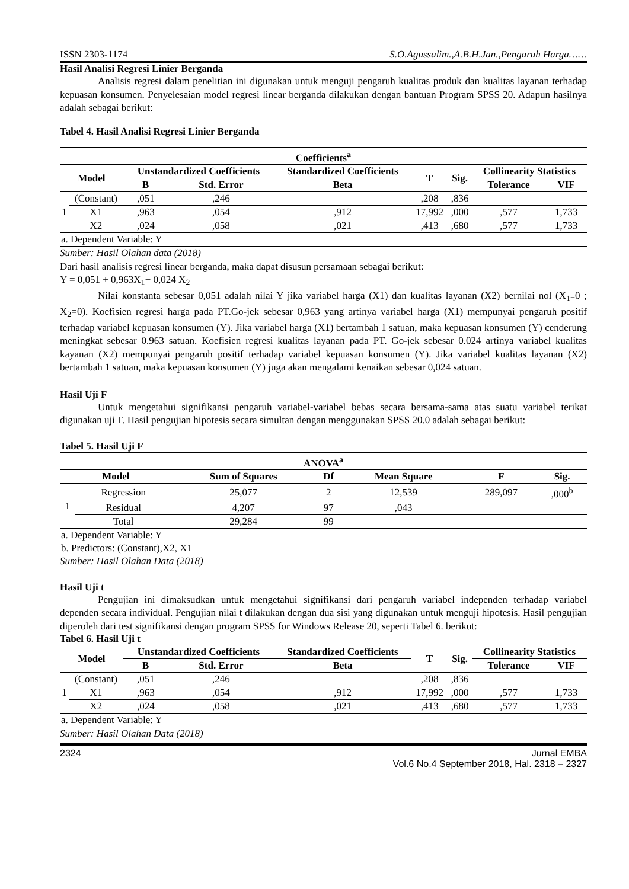ISSN 2303-1174 S.O.Agussalim.,A.B.H.Jan.,Pengaruh Harga……
Hasil Analisi Regresi Linier Berganda
Analisis regresi dalam penelitian ini digunakan untuk menguji pengaruh kualitas produk dan kualitas layanan terhadap kepuasan konsumen. Penyelesaian model regresi linear berganda dilakukan dengan bantuan Program SPSS 20. Adapun hasilnya adalah sebagai berikut:
Tabel 4. Hasil Analisi Regresi Linier Berganda
| Coefficients<sup>a</sup> | | | | | | | | |
| --- | --- | --- | --- | --- | --- | --- | --- | --- |
| Model | | Unstandardized Coefficients | | Standardized Coefficients | T | Sig. | Collinearity Statistics | |
| | | B | Std. Error | Beta | | | Tolerance | VIF |
| 1 | (Constant) | ,051 | ,246 | | ,208 | ,836 | | |
| | X1 | ,963 | ,054 | ,912 | 17,992 | ,000 | ,577 | 1,733 |
| | X2 | ,024 | ,058 | ,021 | ,413 | ,680 | ,577 | 1,733 |
| a. Dependent Variable: Y | | | | | | | | |
Sumber: Hasil Olahan data (2018)
Dari hasil analisis regresi linear berganda, maka dapat disusun persamaan sebagai berikut:
Y = 0,051 + 0,963X<sub>1</sub>+ 0,024 X<sub>2</sub>
Nilai konstanta sebesar 0,051 adalah nilai Y jika variabel harga (X1) dan kualitas layanan (X2) bernilai nol (X<sub>1=</sub>0 ; X<sub>2</sub>=0). Koefisien regresi harga pada PT.Go-jek sebesar 0,963 yang artinya variabel harga (X1) mempunyai pengaruh positif terhadap variabel kepuasan konsumen (Y). Jika variabel harga (X1) bertambah 1 satuan, maka kepuasan konsumen (Y) cenderung meningkat sebesar 0.963 satuan. Koefisien regresi kualitas layanan pada PT. Go-jek sebesar 0.024 artinya variabel kualitas kayanan (X2) mempunyai pengaruh positif terhadap variabel kepuasan konsumen (Y). Jika variabel kualitas layanan (X2) bertambah 1 satuan, maka kepuasan konsumen (Y) juga akan mengalami kenaikan sebesar 0,024 satuan.
Hasil Uji F
Untuk mengetahui signifikansi pengaruh variabel-variabel bebas secara bersama-sama atas suatu variabel terikat digunakan uji F. Hasil pengujian hipotesis secara simultan dengan menggunakan SPSS 20.0 adalah sebagai berikut:
Tabel 5. Hasil Uji F
| ANOVA<sup>a</sup> | | | | | | |
| --- | --- | --- | --- | --- | --- | --- |
| Model | | Sum of Squares | Df | Mean Square | F | Sig. |
| 1 | Regression | 25,077 | 2 | 12,539 | 289,097 | ,000<sup>b</sup> |
| | Residual | 4,207 | 97 | ,043 | | |
| | Total | 29,284 | 99 | | | |
| a. Dependent Variable: Y | | | | | | |
| b. Predictors: (Constant),X2, X1 | | | | | | |
Sumber: Hasil Olahan Data (2018)
Hasil Uji t
Pengujian ini dimaksudkan untuk mengetahui signifikansi dari pengaruh variabel independen terhadap variabel dependen secara individual. Pengujian nilai t dilakukan dengan dua sisi yang digunakan untuk menguji hipotesis. Hasil pengujian diperoleh dari test signifikansi dengan program SPSS for Windows Release 20, seperti Tabel 6. berikut:
Tabel 6. Hasil Uji t
| Model | | Unstandardized Coefficients | | Standardized Coefficients | T | Sig. | Collinearity Statistics | |
| --- | --- | --- | --- | --- | --- | --- | --- | --- |
| | | B | Std. Error | Beta | | | Tolerance | VIF |
| 1 | (Constant) | ,051 | ,246 | | ,208 | ,836 | | |
| | X1 | ,963 | ,054 | ,912 | 17,992 | ,000 | ,577 | 1,733 |
| | X2 | ,024 | ,058 | ,021 | ,413 | ,680 | ,577 | 1,733 |
| a. Dependent Variable: Y | | | | | | | | |
Sumber: Hasil Olahan Data (2018)
2324 Jurnal EMBA
Vol.6 No.4 September 2018, Hal. 2318 – 2327